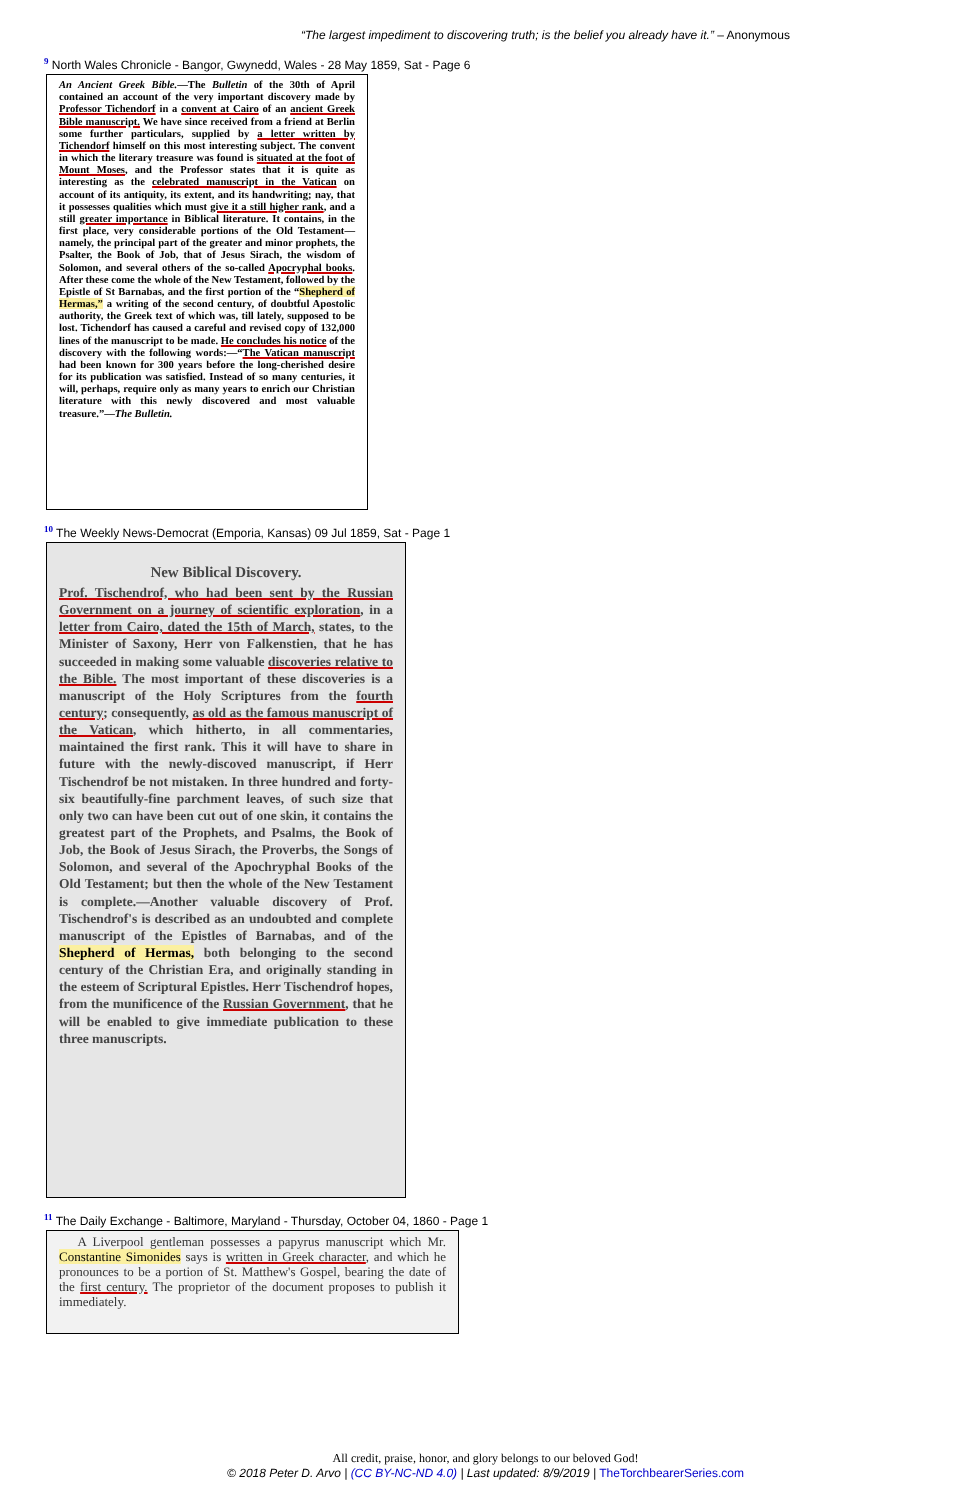“The largest impediment to discovering truth; is the belief you already have it.” – Anonymous
<sup>9</sup> North Wales Chronicle - Bangor, Gwynedd, Wales - 28 May 1859, Sat - Page 6
An Ancient Greek Bible.—The Bulletin of the 30th of April contained an account of the very important discovery made by Professor Tichendorf in a convent at Cairo of an ancient Greek Bible manuscript. We have since received from a friend at Berlin some further particulars, supplied by a letter written by Tichendorf himself on this most interesting subject. The convent in which the literary treasure was found is situated at the foot of Mount Moses, and the Professor states that it is quite as interesting as the celebrated manuscript in the Vatican on account of its antiquity, its extent, and its handwriting; nay, that it possesses qualities which must give it a still higher rank, and a still greater importance in Biblical literature. It contains, in the first place, very considerable portions of the Old Testament—namely, the principal part of the greater and minor prophets, the Psalter, the Book of Job, that of Jesus Sirach, the wisdom of Solomon, and several others of the so-called Apocryphal books. After these come the whole of the New Testament, followed by the Epistle of St Barnabas, and the first portion of the “Shepherd of Hermas,” a writing of the second century, of doubtful Apostolic authority, the Greek text of which was, till lately, supposed to be lost. Tichendorf has caused a careful and revised copy of 132,000 lines of the manuscript to be made. He concludes his notice of the discovery with the following words:—“The Vatican manuscript had been known for 300 years before the long-cherished desire for its publication was satisfied. Instead of so many centuries, it will, perhaps, require only as many years to enrich our Christian literature with this newly discovered and most valuable treasure.”—The Bulletin.
<sup>10</sup> The Weekly News-Democrat (Emporia, Kansas) 09 Jul 1859, Sat - Page 1
New Biblical Discovery.
Prof. Tischendrof, who had been sent by the Russian Government on a journey of scientific exploration, in a letter from Cairo, dated the 15th of March, states, to the Minister of Saxony, Herr von Falkenstien, that he has succeeded in making some valuable discoveries relative to the Bible. The most important of these discoveries is a manuscript of the Holy Scriptures from the fourth century; consequently, as old as the famous manuscript of the Vatican, which hitherto, in all commentaries, maintained the first rank. This it will have to share in future with the newly-discoved manuscript, if Herr Tischendrof be not mistaken. In three hundred and forty-six beautifully-fine parchment leaves, of such size that only two can have been cut out of one skin, it contains the greatest part of the Prophets, and Psalms, the Book of Job, the Book of Jesus Sirach, the Proverbs, the Songs of Solomon, and several of the Apochryphal Books of the Old Testament; but then the whole of the New Testament is complete.—Another valuable discovery of Prof. Tischendrof's is described as an undoubted and complete manuscript of the Epistles of Barnabas, and of the Shepherd of Hermas, both belonging to the second century of the Christian Era, and originally standing in the esteem of Scriptural Epistles. Herr Tischendrof hopes, from the munificence of the Russian Government, that he will be enabled to give immediate publication to these three manuscripts.
<sup>11</sup> The Daily Exchange - Baltimore, Maryland - Thursday, October 04, 1860 - Page 1
A Liverpool gentleman possesses a papyrus manuscript which Mr. Constantine Simonides says is written in Greek character, and which he pronounces to be a portion of St. Matthew's Gospel, bearing the date of the first century. The proprietor of the document proposes to publish it immediately.
All credit, praise, honor, and glory belongs to our beloved God!
© 2018 Peter D. Arvo | (CC BY-NC-ND 4.0) | Last updated: 8/9/2019 | TheTorchbearerSeries.com